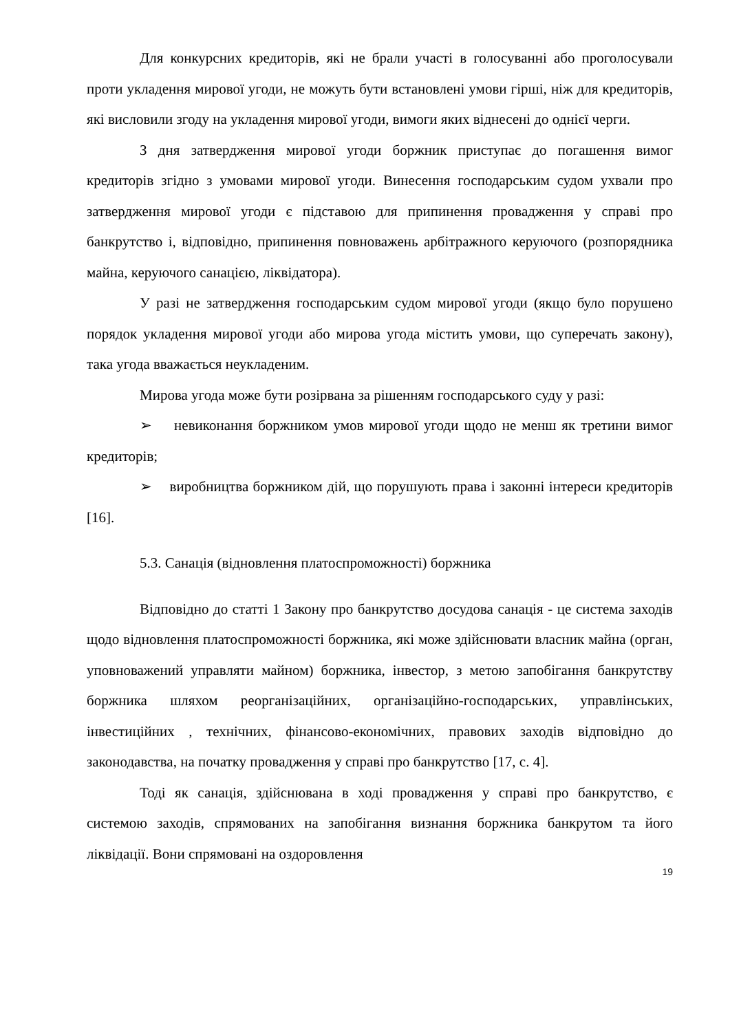Для конкурсних кредиторів, які не брали участі в голосуванні або проголосували проти укладення мирової угоди, не можуть бути встановлені умови гірші, ніж для кредиторів, які висловили згоду на укладення мирової угоди, вимоги яких віднесені до однієї черги.
З дня затвердження мирової угоди боржник приступає до погашення вимог кредиторів згідно з умовами мирової угоди. Винесення господарським судом ухвали про затвердження мирової угоди є підставою для припинення провадження у справі про банкрутство і, відповідно, припинення повноважень арбітражного керуючого (розпорядника майна, керуючого санацією, ліквідатора).
У разі не затвердження господарським судом мирової угоди (якщо було порушено порядок укладення мирової угоди або мирова угода містить умови, що суперечать закону), така угода вважається неукладеним.
Мирова угода може бути розірвана за рішенням господарського суду у разі:
➢ невиконання боржником умов мирової угоди щодо не менш як третини вимог кредиторів;
➢ виробництва боржником дій, що порушують права і законні інтереси кредиторів [16].
5.3. Санація (відновлення платоспроможності) боржника
Відповідно до статті 1 Закону про банкрутство досудова санація - це система заходів щодо відновлення платоспроможності боржника, які може здійснювати власник майна (орган, уповноважений управляти майном) боржника, інвестор, з метою запобігання банкрутству боржника шляхом реорганізаційних, організаційно-господарських, управлінських, інвестиційних , технічних, фінансово-економічних, правових заходів відповідно до законодавства, на початку провадження у справі про банкрутство [17, с. 4].
Тоді як санація, здійснювана в ході провадження у справі про банкрутство, є системою заходів, спрямованих на запобігання визнання боржника банкрутом та його ліквідації. Вони спрямовані на оздоровлення
19